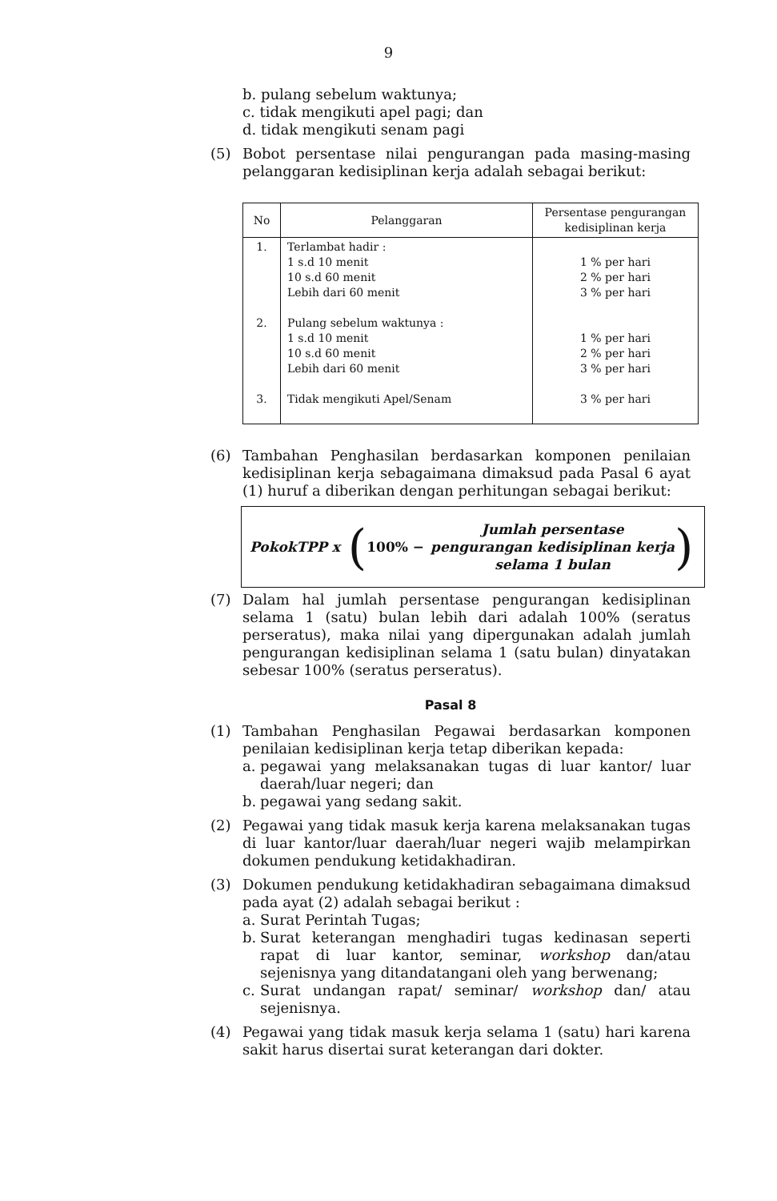9
b. pulang sebelum waktunya;
c. tidak mengikuti apel pagi; dan
d. tidak mengikuti senam pagi
(5) Bobot persentase nilai pengurangan pada masing-masing pelanggaran kedisiplinan kerja adalah sebagai berikut:
| No | Pelanggaran | Persentase pengurangan kedisiplinan kerja |
| --- | --- | --- |
| 1. 2. 3. | Terlambat hadir : 1 s.d 10 menit 10 s.d 60 menit Lebih dari 60 menit Pulang sebelum waktunya : 1 s.d 10 menit 10 s.d 60 menit Lebih dari 60 menit Tidak mengikuti Apel/Senam | 1 % per hari 2 % per hari 3 % per hari 1 % per hari 2 % per hari 3 % per hari 3 % per hari |
(6) Tambahan Penghasilan berdasarkan komponen penilaian kedisiplinan kerja sebagaimana dimaksud pada Pasal 6 ayat (1) huruf a diberikan dengan perhitungan sebagai berikut:
PokokTPP x (100% − Jumlah persentase
pengurangan kedisiplinan kerja
selama 1 bulan)
(7) Dalam hal jumlah persentase pengurangan kedisiplinan selama 1 (satu) bulan lebih dari adalah 100% (seratus perseratus), maka nilai yang dipergunakan adalah jumlah pengurangan kedisiplinan selama 1 (satu bulan) dinyatakan sebesar 100% (seratus perseratus).
Pasal 8
(1) Tambahan Penghasilan Pegawai berdasarkan komponen penilaian kedisiplinan kerja tetap diberikan kepada:
a. pegawai yang melaksanakan tugas di luar kantor/ luar daerah/luar negeri; dan
b. pegawai yang sedang sakit.
(2) Pegawai yang tidak masuk kerja karena melaksanakan tugas di luar kantor/luar daerah/luar negeri wajib melampirkan dokumen pendukung ketidakhadiran.
(3) Dokumen pendukung ketidakhadiran sebagaimana dimaksud pada ayat (2) adalah sebagai berikut :
a. Surat Perintah Tugas;
b. Surat keterangan menghadiri tugas kedinasan seperti rapat di luar kantor, seminar, workshop dan/atau sejenisnya yang ditandatangani oleh yang berwenang;
c. Surat undangan rapat/ seminar/ workshop dan/ atau sejenisnya.
(4) Pegawai yang tidak masuk kerja selama 1 (satu) hari karena sakit harus disertai surat keterangan dari dokter.